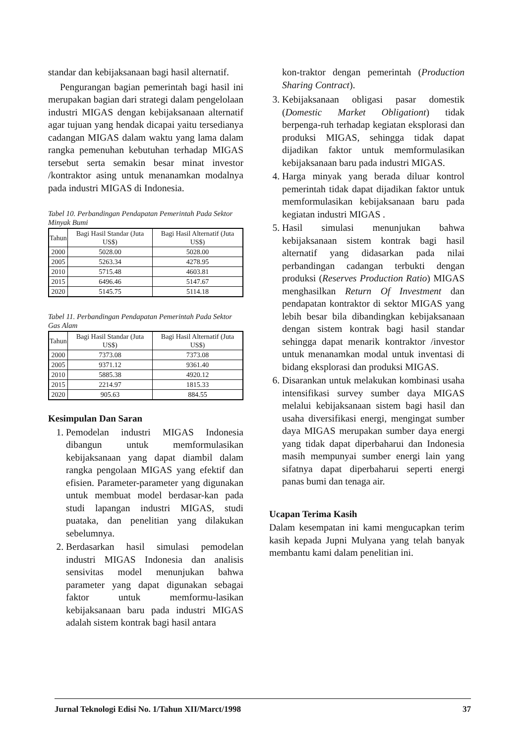standar dan kebijaksanaan bagi hasil alternatif.
Pengurangan bagian pemerintah bagi hasil ini merupakan bagian dari strategi dalam pengelolaan industri MIGAS dengan kebijaksanaan alternatif agar tujuan yang hendak dicapai yaitu tersedianya cadangan MIGAS dalam waktu yang lama dalam rangka pemenuhan kebutuhan terhadap MIGAS tersebut serta semakin besar minat investor /kontraktor asing untuk menanamkan modalnya pada industri MIGAS di Indonesia.
Tabel 10. Perbandingan Pendapatan Pemerintah Pada Sektor Minyak Bumi
| Tahun | Bagi Hasil Standar (Juta US$) | Bagi Hasil Alternatif (Juta US$) |
| --- | --- | --- |
| 2000 | 5028.00 | 5028.00 |
| 2005 | 5263.34 | 4278.95 |
| 2010 | 5715.48 | 4603.81 |
| 2015 | 6496.46 | 5147.67 |
| 2020 | 5145.75 | 5114.18 |
Tabel 11. Perbandingan Pendapatan Pemerintah Pada Sektor Gas Alam
| Tahun | Bagi Hasil Standar (Juta US$) | Bagi Hasil Alternatif (Juta US$) |
| --- | --- | --- |
| 2000 | 7373.08 | 7373.08 |
| 2005 | 9371.12 | 9361.40 |
| 2010 | 5885.38 | 4920.12 |
| 2015 | 2214.97 | 1815.33 |
| 2020 | 905.63 | 884.55 |
Kesimpulan Dan Saran
1. Pemodelan industri MIGAS Indonesia dibangun untuk memformulasikan kebijaksanaan yang dapat diambil dalam rangka pengolaan MIGAS yang efektif dan efisien. Parameter-parameter yang digunakan untuk membuat model berdasar-kan pada studi lapangan industri MIGAS, studi puataka, dan penelitian yang dilakukan sebelumnya.
2. Berdasarkan hasil simulasi pemodelan industri MIGAS Indonesia dan analisis sensivitas model menunjukan bahwa parameter yang dapat digunakan sebagai faktor untuk memformu-lasikan kebijaksanaan baru pada industri MIGAS adalah sistem kontrak bagi hasil antara
kon-traktor dengan pemerintah (Production Sharing Contract).
3. Kebijaksanaan obligasi pasar domestik (Domestic Market Obligationt) tidak berpenga-ruh terhadap kegiatan eksplorasi dan produksi MIGAS, sehingga tidak dapat dijadikan faktor untuk memformulasikan kebijaksanaan baru pada industri MIGAS.
4. Harga minyak yang berada diluar kontrol pemerintah tidak dapat dijadikan faktor untuk memformulasikan kebijaksanaan baru pada kegiatan industri MIGAS .
5. Hasil simulasi menunjukan bahwa kebijaksanaan sistem kontrak bagi hasil alternatif yang didasarkan pada nilai perbandingan cadangan terbukti dengan produksi (Reserves Production Ratio) MIGAS menghasilkan Return Of Investment dan pendapatan kontraktor di sektor MIGAS yang lebih besar bila dibandingkan kebijaksanaan dengan sistem kontrak bagi hasil standar sehingga dapat menarik kontraktor /investor untuk menanamkan modal untuk inventasi di bidang eksplorasi dan produksi MIGAS.
6. Disarankan untuk melakukan kombinasi usaha intensifikasi survey sumber daya MIGAS melalui kebijaksanaan sistem bagi hasil dan usaha diversifikasi energi, mengingat sumber daya MIGAS merupakan sumber daya energi yang tidak dapat diperbaharui dan Indonesia masih mempunyai sumber energi lain yang sifatnya dapat diperbaharui seperti energi panas bumi dan tenaga air.
Ucapan Terima Kasih
Dalam kesempatan ini kami mengucapkan terim kasih kepada Jupni Mulyana yang telah banyak membantu kami dalam penelitian ini.
Jurnal Teknologi Edisi No. 1/Tahun XII/Marct/1998 37